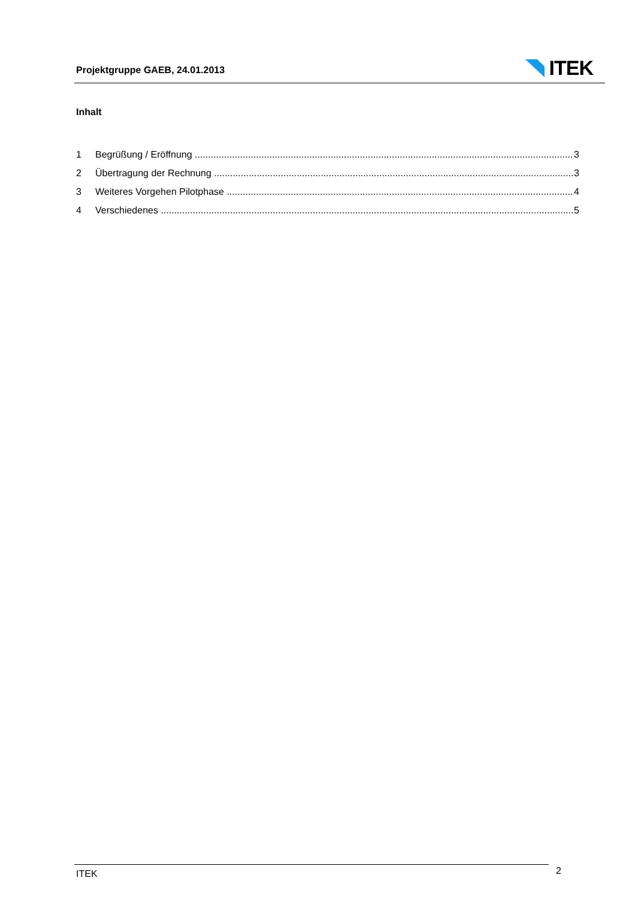Projektgruppe GAEB, 24.01.2013
ITEK
Inhalt
1 Begrüßung / Eröffnung 3
2 Übertragung der Rechnung 3
3 Weiteres Vorgehen Pilotphase 4
4 Verschiedenes 5
ITEK 2